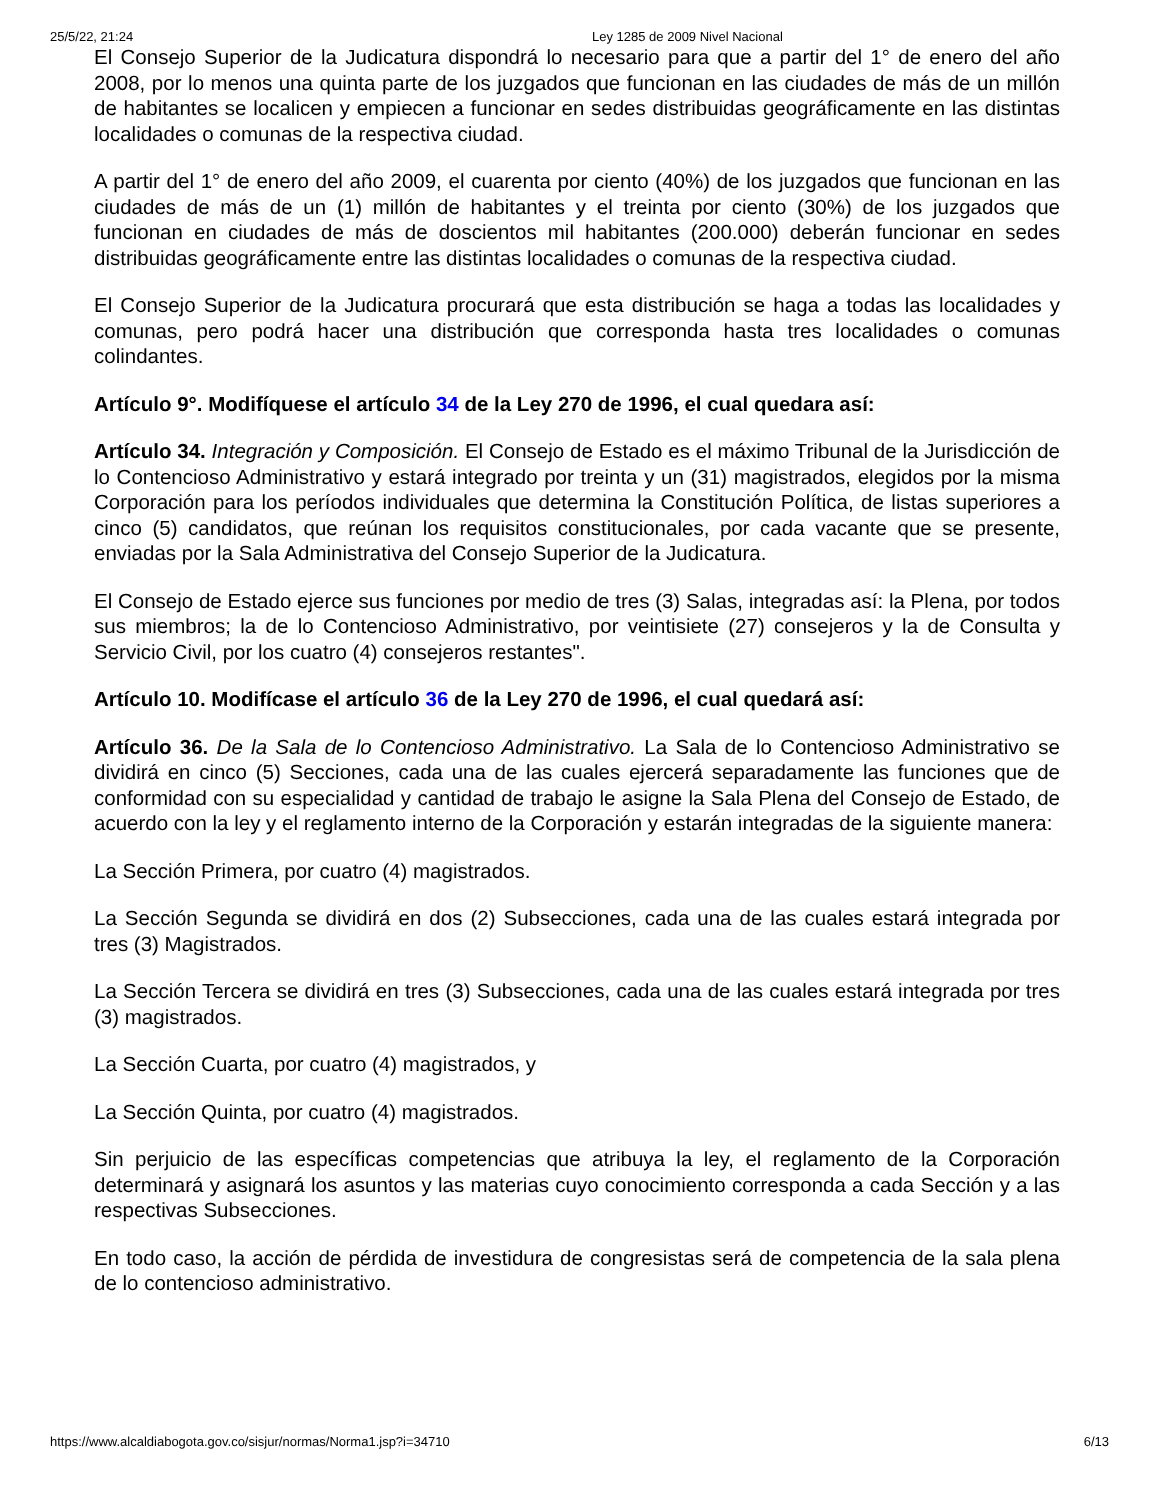25/5/22, 21:24 Ley 1285 de 2009 Nivel Nacional
El Consejo Superior de la Judicatura dispondrá lo necesario para que a partir del 1° de enero del año 2008, por lo menos una quinta parte de los juzgados que funcionan en las ciudades de más de un millón de habitantes se localicen y empiecen a funcionar en sedes distribuidas geográficamente en las distintas localidades o comunas de la respectiva ciudad.
A partir del 1° de enero del año 2009, el cuarenta por ciento (40%) de los juzgados que funcionan en las ciudades de más de un (1) millón de habitantes y el treinta por ciento (30%) de los juzgados que funcionan en ciudades de más de doscientos mil habitantes (200.000) deberán funcionar en sedes distribuidas geográficamente entre las distintas localidades o comunas de la respectiva ciudad.
El Consejo Superior de la Judicatura procurará que esta distribución se haga a todas las localidades y comunas, pero podrá hacer una distribución que corresponda hasta tres localidades o comunas colindantes.
Artículo 9°. Modifíquese el artículo 34 de la Ley 270 de 1996, el cual quedara así:
Artículo 34. Integración y Composición. El Consejo de Estado es el máximo Tribunal de la Jurisdicción de lo Contencioso Administrativo y estará integrado por treinta y un (31) magistrados, elegidos por la misma Corporación para los períodos individuales que determina la Constitución Política, de listas superiores a cinco (5) candidatos, que reúnan los requisitos constitucionales, por cada vacante que se presente, enviadas por la Sala Administrativa del Consejo Superior de la Judicatura.
El Consejo de Estado ejerce sus funciones por medio de tres (3) Salas, integradas así: la Plena, por todos sus miembros; la de lo Contencioso Administrativo, por veintisiete (27) consejeros y la de Consulta y Servicio Civil, por los cuatro (4) consejeros restantes".
Artículo 10. Modifícase el artículo 36 de la Ley 270 de 1996, el cual quedará así:
Artículo 36. De la Sala de lo Contencioso Administrativo. La Sala de lo Contencioso Administrativo se dividirá en cinco (5) Secciones, cada una de las cuales ejercerá separadamente las funciones que de conformidad con su especialidad y cantidad de trabajo le asigne la Sala Plena del Consejo de Estado, de acuerdo con la ley y el reglamento interno de la Corporación y estarán integradas de la siguiente manera:
La Sección Primera, por cuatro (4) magistrados.
La Sección Segunda se dividirá en dos (2) Subsecciones, cada una de las cuales estará integrada por tres (3) Magistrados.
La Sección Tercera se dividirá en tres (3) Subsecciones, cada una de las cuales estará integrada por tres (3) magistrados.
La Sección Cuarta, por cuatro (4) magistrados, y
La Sección Quinta, por cuatro (4) magistrados.
Sin perjuicio de las específicas competencias que atribuya la ley, el reglamento de la Corporación determinará y asignará los asuntos y las materias cuyo conocimiento corresponda a cada Sección y a las respectivas Subsecciones.
En todo caso, la acción de pérdida de investidura de congresistas será de competencia de la sala plena de lo contencioso administrativo.
https://www.alcaldiabogota.gov.co/sisjur/normas/Norma1.jsp?i=34710 6/13